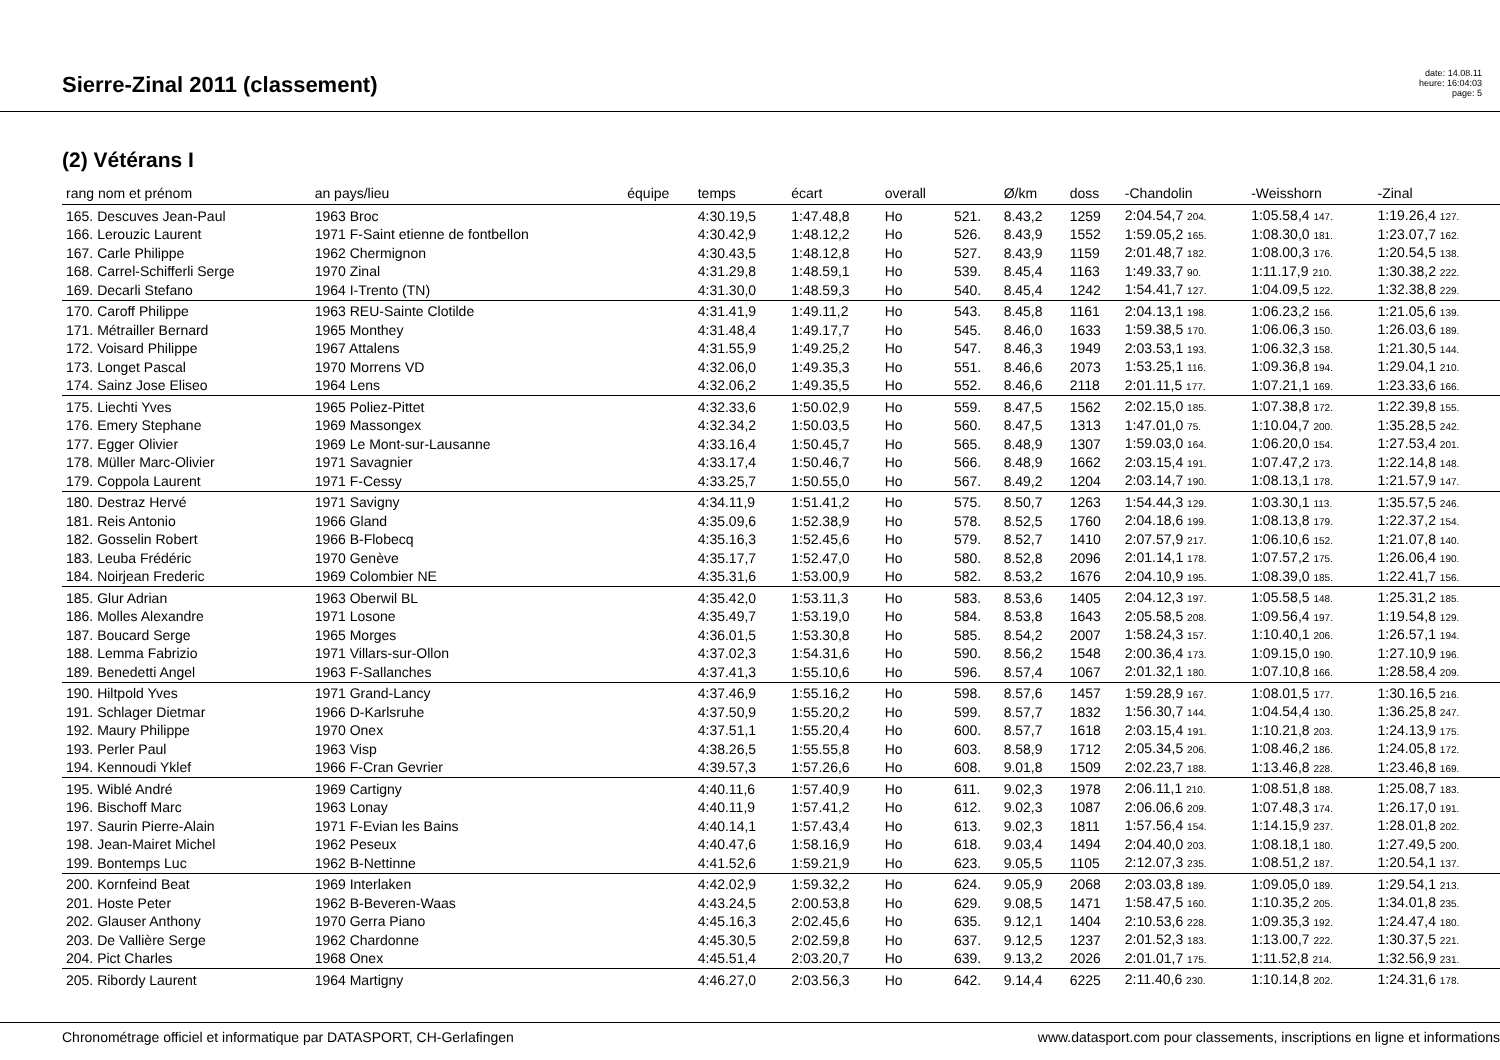Sierre-Zinal 2011 (classement)
date: 14.08.11
heure: 16:04:03
page: 5
(2) Vétérans I
| rang nom et prénom | an pays/lieu | équipe | temps | écart | overall | | Ø/km | doss | -Chandolin | -Weisshorn | -Zinal |
| --- | --- | --- | --- | --- | --- | --- | --- | --- | --- | --- | --- |
| 165. Descuves Jean-Paul | 1963 Broc | | 4:30.19,5 | 1:47.48,8 | Ho | 521. | 8.43,2 | 1259 | 2:04.54,7 204. | 1:05.58,4 147. | 1:19.26,4 127. |
| 166. Lerouzic Laurent | 1971 F-Saint etienne de fontbellon | | 4:30.42,9 | 1:48.12,2 | Ho | 526. | 8.43,9 | 1552 | 1:59.05,2 165. | 1:08.30,0 181. | 1:23.07,7 162. |
| 167. Carle Philippe | 1962 Chermignon | | 4:30.43,5 | 1:48.12,8 | Ho | 527. | 8.43,9 | 1159 | 2:01.48,7 182. | 1:08.00,3 176. | 1:20.54,5 138. |
| 168. Carrel-Schifferli Serge | 1970 Zinal | | 4:31.29,8 | 1:48.59,1 | Ho | 539. | 8.45,4 | 1163 | 1:49.33,7 90. | 1:11.17,9 210. | 1:30.38,2 222. |
| 169. Decarli Stefano | 1964 I-Trento (TN) | | 4:31.30,0 | 1:48.59,3 | Ho | 540. | 8.45,4 | 1242 | 1:54.41,7 127. | 1:04.09,5 122. | 1:32.38,8 229. |
| 170. Caroff Philippe | 1963 REU-Sainte Clotilde | | 4:31.41,9 | 1:49.11,2 | Ho | 543. | 8.45,8 | 1161 | 2:04.13,1 198. | 1:06.23,2 156. | 1:21.05,6 139. |
| 171. Métrailler Bernard | 1965 Monthey | | 4:31.48,4 | 1:49.17,7 | Ho | 545. | 8.46,0 | 1633 | 1:59.38,5 170. | 1:06.06,3 150. | 1:26.03,6 189. |
| 172. Voisard Philippe | 1967 Attalens | | 4:31.55,9 | 1:49.25,2 | Ho | 547. | 8.46,3 | 1949 | 2:03.53,1 193. | 1:06.32,3 158. | 1:21.30,5 144. |
| 173. Longet Pascal | 1970 Morrens VD | | 4:32.06,0 | 1:49.35,3 | Ho | 551. | 8.46,6 | 2073 | 1:53.25,1 116. | 1:09.36,8 194. | 1:29.04,1 210. |
| 174. Sainz Jose Eliseo | 1964 Lens | | 4:32.06,2 | 1:49.35,5 | Ho | 552. | 8.46,6 | 2118 | 2:01.11,5 177. | 1:07.21,1 169. | 1:23.33,6 166. |
| 175. Liechti Yves | 1965 Poliez-Pittet | | 4:32.33,6 | 1:50.02,9 | Ho | 559. | 8.47,5 | 1562 | 2:02.15,0 185. | 1:07.38,8 172. | 1:22.39,8 155. |
| 176. Emery Stephane | 1969 Massongex | | 4:32.34,2 | 1:50.03,5 | Ho | 560. | 8.47,5 | 1313 | 1:47.01,0 75. | 1:10.04,7 200. | 1:35.28,5 242. |
| 177. Egger Olivier | 1969 Le Mont-sur-Lausanne | | 4:33.16,4 | 1:50.45,7 | Ho | 565. | 8.48,9 | 1307 | 1:59.03,0 164. | 1:06.20,0 154. | 1:27.53,4 201. |
| 178. Müller Marc-Olivier | 1971 Savagnier | | 4:33.17,4 | 1:50.46,7 | Ho | 566. | 8.48,9 | 1662 | 2:03.15,4 191. | 1:07.47,2 173. | 1:22.14,8 148. |
| 179. Coppola Laurent | 1971 F-Cessy | | 4:33.25,7 | 1:50.55,0 | Ho | 567. | 8.49,2 | 1204 | 2:03.14,7 190. | 1:08.13,1 178. | 1:21.57,9 147. |
| 180. Destraz Hervé | 1971 Savigny | | 4:34.11,9 | 1:51.41,2 | Ho | 575. | 8.50,7 | 1263 | 1:54.44,3 129. | 1:03.30,1 113. | 1:35.57,5 246. |
| 181. Reis Antonio | 1966 Gland | | 4:35.09,6 | 1:52.38,9 | Ho | 578. | 8.52,5 | 1760 | 2:04.18,6 199. | 1:08.13,8 179. | 1:22.37,2 154. |
| 182. Gosselin Robert | 1966 B-Flobecq | | 4:35.16,3 | 1:52.45,6 | Ho | 579. | 8.52,7 | 1410 | 2:07.57,9 217. | 1:06.10,6 152. | 1:21.07,8 140. |
| 183. Leuba Frédéric | 1970 Genève | | 4:35.17,7 | 1:52.47,0 | Ho | 580. | 8.52,8 | 2096 | 2:01.14,1 178. | 1:07.57,2 175. | 1:26.06,4 190. |
| 184. Noirjean Frederic | 1969 Colombier NE | | 4:35.31,6 | 1:53.00,9 | Ho | 582. | 8.53,2 | 1676 | 2:04.10,9 195. | 1:08.39,0 185. | 1:22.41,7 156. |
| 185. Glur Adrian | 1963 Oberwil BL | | 4:35.42,0 | 1:53.11,3 | Ho | 583. | 8.53,6 | 1405 | 2:04.12,3 197. | 1:05.58,5 148. | 1:25.31,2 185. |
| 186. Molles Alexandre | 1971 Losone | | 4:35.49,7 | 1:53.19,0 | Ho | 584. | 8.53,8 | 1643 | 2:05.58,5 208. | 1:09.56,4 197. | 1:19.54,8 129. |
| 187. Boucard Serge | 1965 Morges | | 4:36.01,5 | 1:53.30,8 | Ho | 585. | 8.54,2 | 2007 | 1:58.24,3 157. | 1:10.40,1 206. | 1:26.57,1 194. |
| 188. Lemma Fabrizio | 1971 Villars-sur-Ollon | | 4:37.02,3 | 1:54.31,6 | Ho | 590. | 8.56,2 | 1548 | 2:00.36,4 173. | 1:09.15,0 190. | 1:27.10,9 196. |
| 189. Benedetti Angel | 1963 F-Sallanches | | 4:37.41,3 | 1:55.10,6 | Ho | 596. | 8.57,4 | 1067 | 2:01.32,1 180. | 1:07.10,8 166. | 1:28.58,4 209. |
| 190. Hiltpold Yves | 1971 Grand-Lancy | | 4:37.46,9 | 1:55.16,2 | Ho | 598. | 8.57,6 | 1457 | 1:59.28,9 167. | 1:08.01,5 177. | 1:30.16,5 216. |
| 191. Schlager Dietmar | 1966 D-Karlsruhe | | 4:37.50,9 | 1:55.20,2 | Ho | 599. | 8.57,7 | 1832 | 1:56.30,7 144. | 1:04.54,4 130. | 1:36.25,8 247. |
| 192. Maury Philippe | 1970 Onex | | 4:37.51,1 | 1:55.20,4 | Ho | 600. | 8.57,7 | 1618 | 2:03.15,4 191. | 1:10.21,8 203. | 1:24.13,9 175. |
| 193. Perler Paul | 1963 Visp | | 4:38.26,5 | 1:55.55,8 | Ho | 603. | 8.58,9 | 1712 | 2:05.34,5 206. | 1:08.46,2 186. | 1:24.05,8 172. |
| 194. Kennoudi Yklef | 1966 F-Cran Gevrier | | 4:39.57,3 | 1:57.26,6 | Ho | 608. | 9.01,8 | 1509 | 2:02.23,7 188. | 1:13.46,8 228. | 1:23.46,8 169. |
| 195. Wiblé André | 1969 Cartigny | | 4:40.11,6 | 1:57.40,9 | Ho | 611. | 9.02,3 | 1978 | 2:06.11,1 210. | 1:08.51,8 188. | 1:25.08,7 183. |
| 196. Bischoff Marc | 1963 Lonay | | 4:40.11,9 | 1:57.41,2 | Ho | 612. | 9.02,3 | 1087 | 2:06.06,6 209. | 1:07.48,3 174. | 1:26.17,0 191. |
| 197. Saurin Pierre-Alain | 1971 F-Evian les Bains | | 4:40.14,1 | 1:57.43,4 | Ho | 613. | 9.02,3 | 1811 | 1:57.56,4 154. | 1:14.15,9 237. | 1:28.01,8 202. |
| 198. Jean-Mairet Michel | 1962 Peseux | | 4:40.47,6 | 1:58.16,9 | Ho | 618. | 9.03,4 | 1494 | 2:04.40,0 203. | 1:08.18,1 180. | 1:27.49,5 200. |
| 199. Bontemps Luc | 1962 B-Nettinne | | 4:41.52,6 | 1:59.21,9 | Ho | 623. | 9.05,5 | 1105 | 2:12.07,3 235. | 1:08.51,2 187. | 1:20.54,1 137. |
| 200. Kornfeind Beat | 1969 Interlaken | | 4:42.02,9 | 1:59.32,2 | Ho | 624. | 9.05,9 | 2068 | 2:03.03,8 189. | 1:09.05,0 189. | 1:29.54,1 213. |
| 201. Hoste Peter | 1962 B-Beveren-Waas | | 4:43.24,5 | 2:00.53,8 | Ho | 629. | 9.08,5 | 1471 | 1:58.47,5 160. | 1:10.35,2 205. | 1:34.01,8 235. |
| 202. Glauser Anthony | 1970 Gerra Piano | | 4:45.16,3 | 2:02.45,6 | Ho | 635. | 9.12,1 | 1404 | 2:10.53,6 228. | 1:09.35,3 192. | 1:24.47,4 180. |
| 203. De Vallière Serge | 1962 Chardonne | | 4:45.30,5 | 2:02.59,8 | Ho | 637. | 9.12,5 | 1237 | 2:01.52,3 183. | 1:13.00,7 222. | 1:30.37,5 221. |
| 204. Pict Charles | 1968 Onex | | 4:45.51,4 | 2:03.20,7 | Ho | 639. | 9.13,2 | 2026 | 2:01.01,7 175. | 1:11.52,8 214. | 1:32.56,9 231. |
| 205. Ribordy Laurent | 1964 Martigny | | 4:46.27,0 | 2:03.56,3 | Ho | 642. | 9.14,4 | 6225 | 2:11.40,6 230. | 1:10.14,8 202. | 1:24.31,6 178. |
Chronométrage officiel et informatique par DATASPORT, CH-Gerlafingen www.datasport.com pour classements, inscriptions en ligne et informations